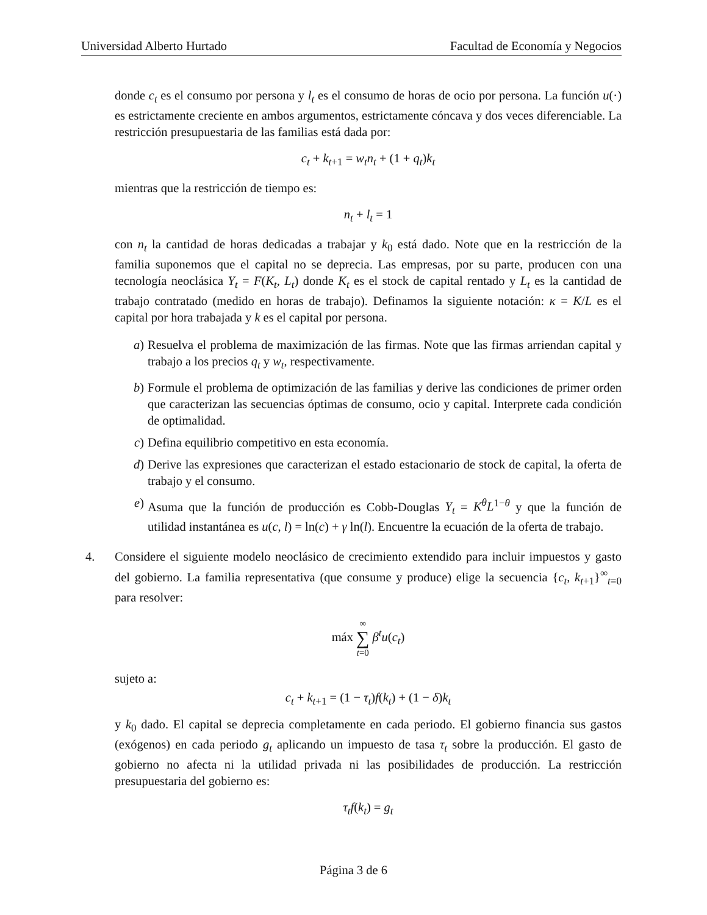Universidad Alberto Hurtado Facultad de Economía y Negocios
donde c<sub>t</sub> es el consumo por persona y l<sub>t</sub> es el consumo de horas de ocio por persona. La función u(·) es estrictamente creciente en ambos argumentos, estrictamente cóncava y dos veces diferenciable. La restricción presupuestaria de las familias está dada por:
c<sub>t</sub> + k<sub>t+1</sub> = w<sub>t</sub>n<sub>t</sub> + (1 + q<sub>t</sub>)k<sub>t</sub>
mientras que la restricción de tiempo es:
n<sub>t</sub> + l<sub>t</sub> = 1
con n<sub>t</sub> la cantidad de horas dedicadas a trabajar y k<sub>0</sub> está dado. Note que en la restricción de la familia suponemos que el capital no se deprecia. Las empresas, por su parte, producen con una tecnología neoclásica Y<sub>t</sub> = F(K<sub>t</sub>, L<sub>t</sub>) donde K<sub>t</sub> es el stock de capital rentado y L<sub>t</sub> es la cantidad de trabajo contratado (medido en horas de trabajo). Definamos la siguiente notación: κ = K/L es el capital por hora trabajada y k es el capital por persona.
a) Resuelva el problema de maximización de las firmas. Note que las firmas arriendan capital y trabajo a los precios q<sub>t</sub> y w<sub>t</sub>, respectivamente.
b) Formule el problema de optimización de las familias y derive las condiciones de primer orden que caracterizan las secuencias óptimas de consumo, ocio y capital. Interprete cada condición de optimalidad.
c) Defina equilibrio competitivo en esta economía.
d) Derive las expresiones que caracterizan el estado estacionario de stock de capital, la oferta de trabajo y el consumo.
e) Asuma que la función de producción es Cobb-Douglas Y<sub>t</sub> = K<sup>θ</sup>L<sup>1−θ</sup> y que la función de utilidad instantánea es u(c, l) = ln(c) + γ ln(l). Encuentre la ecuación de la oferta de trabajo.
4. Considere el siguiente modelo neoclásico de crecimiento extendido para incluir impuestos y gasto del gobierno. La familia representativa (que consume y produce) elige la secuencia {c<sub>t</sub>, k<sub>t+1</sub>}<sup>∞</sup><sub>t=0</sub> para resolver:
máx ∞
∑
t=0 β<sup>t</sup>u(c<sub>t</sub>)
sujeto a:
c<sub>t</sub> + k<sub>t+1</sub> = (1 − τ<sub>t</sub>)f(k<sub>t</sub>) + (1 − δ)k<sub>t</sub>
y k<sub>0</sub> dado. El capital se deprecia completamente en cada periodo. El gobierno financia sus gastos (exógenos) en cada periodo g<sub>t</sub> aplicando un impuesto de tasa τ<sub>t</sub> sobre la producción. El gasto de gobierno no afecta ni la utilidad privada ni las posibilidades de producción. La restricción presupuestaria del gobierno es:
τ<sub>t</sub>f(k<sub>t</sub>) = g<sub>t</sub>
Página 3 de 6